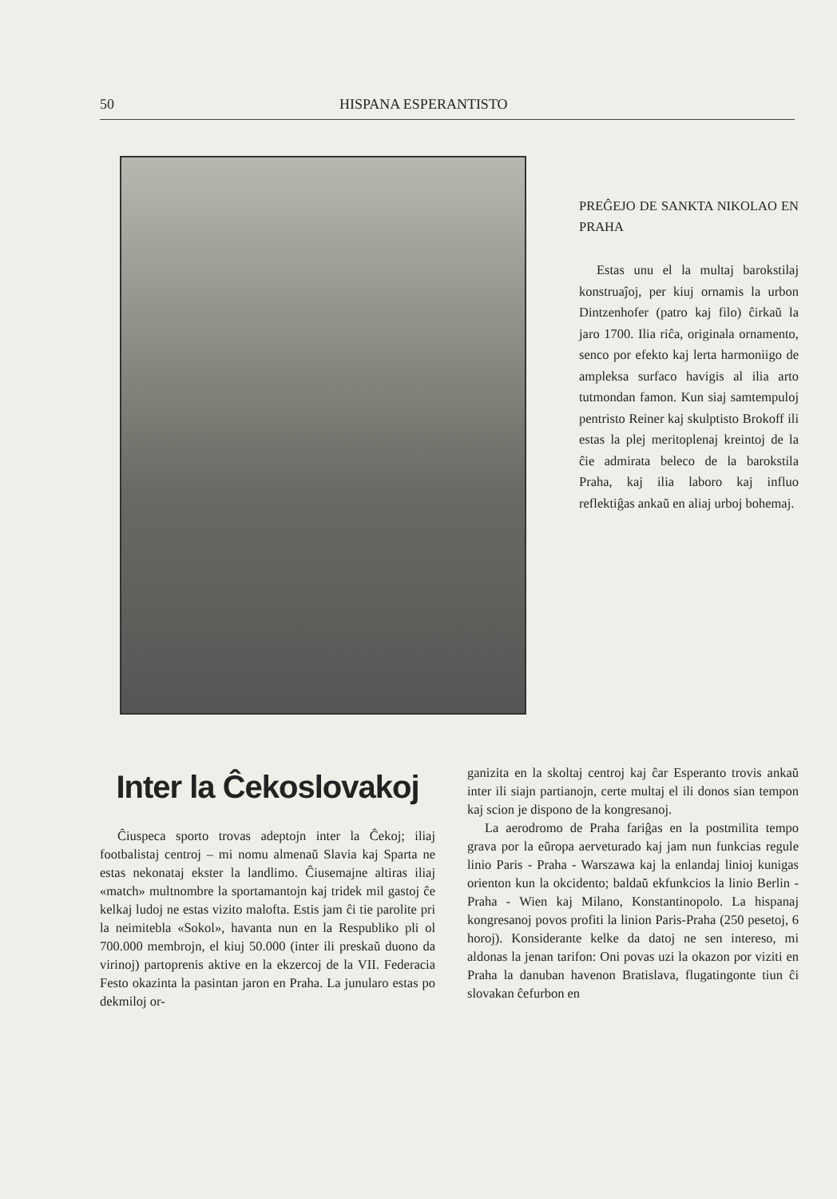50 HISPANA ESPERANTISTO
PREĜEJO DE SANKTA NIKOLAO EN PRAHA
Estas unu el la multaj barokstilaj konstruaĵoj, per kiuj ornamis la urbon Dintzenhofer (patro kaj filo) ĉirkaŭ la jaro 1700. Ilia riĉa, originala ornamento, senco por efekto kaj lerta harmoniigo de ampleksa surfaco havigis al ilia arto tutmondan famon. Kun siaj samtempuloj pentristo Reiner kaj skulptisto Brokoff ili estas la plej meritoplenaj kreintoj de la ĉie admirata beleco de la barokstila Praha, kaj ilia laboro kaj influo reflektiĝas ankaŭ en aliaj urboj bohemaj.
Inter la Ĉekoslovakoj
Ĉiuspeca sporto trovas adeptojn inter la Ĉekoj; iliaj footbalistaj centroj – mi nomu almenaŭ Slavia kaj Sparta ne estas nekonataj ekster la landlimo. Ĉiusemajne altiras iliaj «match» multnombre la sportamantojn kaj tridek mil gastoj ĉe kelkaj ludoj ne estas vizito malofta. Estis jam ĉi tie parolite pri la neimitebla «Sokol», havanta nun en la Respubliko pli ol 700.000 membrojn, el kiuj 50.000 (inter ili preskaŭ duono da virinoj) partoprenis aktive en la ekzercoj de la VII. Federacia Festo okazinta la pasintan jaron en Praha. La junularo estas po dekmiloj or-
ganizita en la skoltaj centroj kaj ĉar Esperanto trovis ankaŭ inter ili siajn partianojn, certe multaj el ili donos sian tempon kaj scion je dispono de la kongresanoj.
La aerodromo de Praha fariĝas en la postmilita tempo grava por la eŭropa aervetu­rado kaj jam nun funkcias regule linio Paris - Praha - Warszawa kaj la enlandaj linioj kunigas orienton kun la okcidento; baldaŭ ekfunkcios la linio Berlin - Praha - Wien kaj Milano, Konstantinopolo. La hispanaj kongresanoj povos profiti la linion Paris-Praha (250 pesetoj, 6 horoj). Konsiderante kelke da datoj ne sen intereso, mi aldonas la jenan tarifon: Oni povas uzi la okazon por viziti en Praha la danuban havenon Bratislava, flugatingonte tiun ĉi slovakan ĉefurbon en